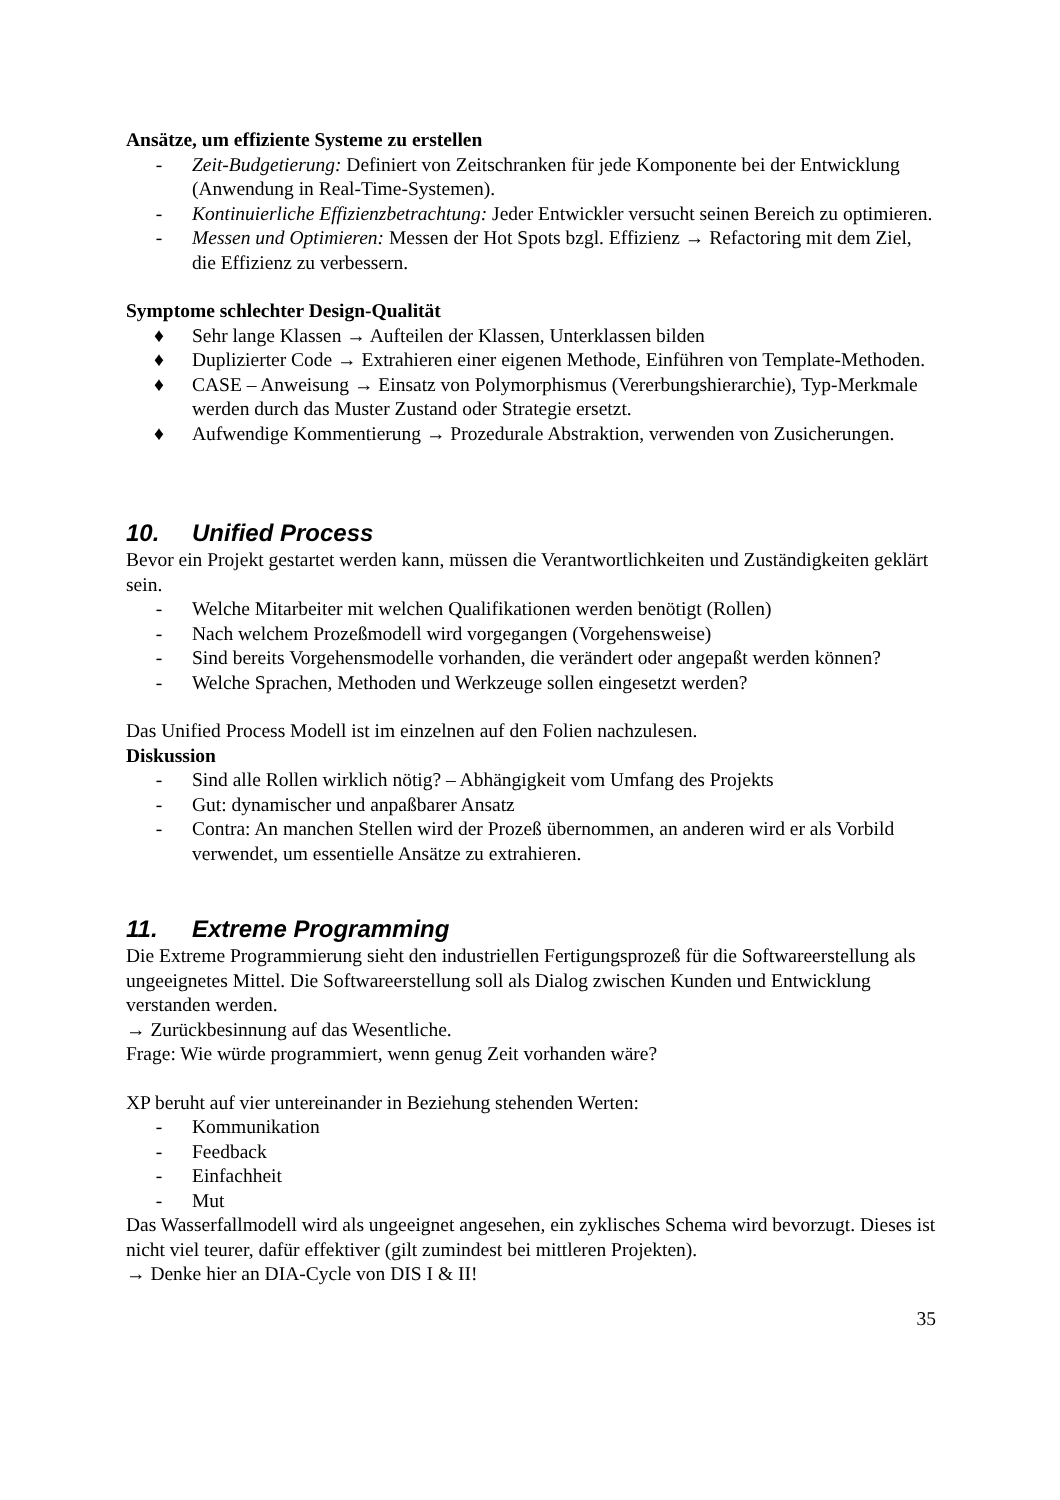Ansätze, um effiziente Systeme zu erstellen
- Zeit-Budgetierung: Definiert von Zeitschranken für jede Komponente bei der Entwicklung (Anwendung in Real-Time-Systemen).
- Kontinuierliche Effizienzbetrachtung: Jeder Entwickler versucht seinen Bereich zu optimieren.
- Messen und Optimieren: Messen der Hot Spots bzgl. Effizienz → Refactoring mit dem Ziel, die Effizienz zu verbessern.
Symptome schlechter Design-Qualität
♦ Sehr lange Klassen → Aufteilen der Klassen, Unterklassen bilden
♦ Duplizierter Code → Extrahieren einer eigenen Methode, Einführen von Template-Methoden.
♦ CASE – Anweisung → Einsatz von Polymorphismus (Vererbungshierarchie), Typ-Merkmale werden durch das Muster Zustand oder Strategie ersetzt.
♦ Aufwendige Kommentierung → Prozedurale Abstraktion, verwenden von Zusicherungen.
10. Unified Process
Bevor ein Projekt gestartet werden kann, müssen die Verantwortlichkeiten und Zuständigkeiten geklärt sein.
- Welche Mitarbeiter mit welchen Qualifikationen werden benötigt (Rollen)
- Nach welchem Prozeßmodell wird vorgegangen (Vorgehensweise)
- Sind bereits Vorgehensmodelle vorhanden, die verändert oder angepaßt werden können?
- Welche Sprachen, Methoden und Werkzeuge sollen eingesetzt werden?
Das Unified Process Modell ist im einzelnen auf den Folien nachzulesen.
Diskussion
- Sind alle Rollen wirklich nötig? – Abhängigkeit vom Umfang des Projekts
- Gut: dynamischer und anpaßbarer Ansatz
- Contra: An manchen Stellen wird der Prozeß übernommen, an anderen wird er als Vorbild verwendet, um essentielle Ansätze zu extrahieren.
11. Extreme Programming
Die Extreme Programmierung sieht den industriellen Fertigungsprozeß für die Softwareerstellung als ungeeignetes Mittel. Die Softwareerstellung soll als Dialog zwischen Kunden und Entwicklung verstanden werden.
→ Zurückbesinnung auf das Wesentliche.
Frage: Wie würde programmiert, wenn genug Zeit vorhanden wäre?
XP beruht auf vier untereinander in Beziehung stehenden Werten:
- Kommunikation
- Feedback
- Einfachheit
- Mut
Das Wasserfallmodell wird als ungeeignet angesehen, ein zyklisches Schema wird bevorzugt. Dieses ist nicht viel teurer, dafür effektiver (gilt zumindest bei mittleren Projekten).
→ Denke hier an DIA-Cycle von DIS I & II!
35